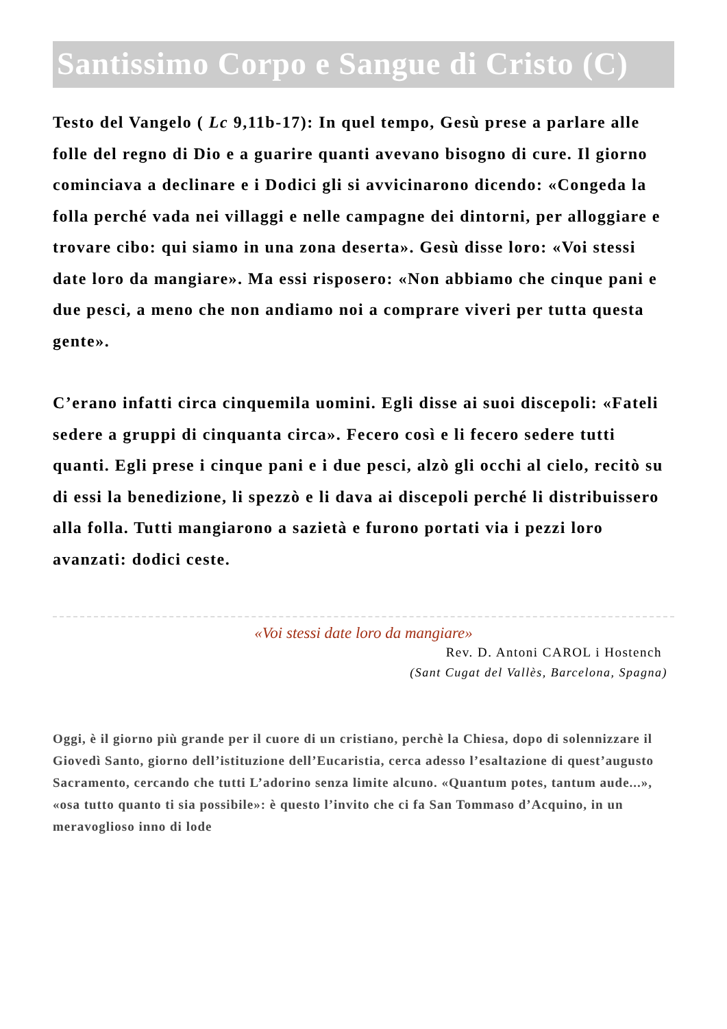Santissimo Corpo e Sangue di Cristo (C)
Testo del Vangelo ( Lc 9,11b-17): In quel tempo, Gesù prese a parlare alle folle del regno di Dio e a guarire quanti avevano bisogno di cure. Il giorno cominciava a declinare e i Dodici gli si avvicinarono dicendo: «Congeda la folla perché vada nei villaggi e nelle campagne dei dintorni, per alloggiare e trovare cibo: qui siamo in una zona deserta». Gesù disse loro: «Voi stessi date loro da mangiare». Ma essi risposero: «Non abbiamo che cinque pani e due pesci, a meno che non andiamo noi a comprare viveri per tutta questa gente».
C’erano infatti circa cinquemila uomini. Egli disse ai suoi discepoli: «Fateli sedere a gruppi di cinquanta circa». Fecero così e li fecero sedere tutti quanti. Egli prese i cinque pani e i due pesci, alzò gli occhi al cielo, recitò su di essi la benedizione, li spezzò e li dava ai discepoli perché li distribuissero alla folla. Tutti mangiarono a sazietà e furono portati via i pezzi loro avanzati: dodici ceste.
«Voi stessi date loro da mangiare»
Rev. D. Antoni CAROL i Hostench
(Sant Cugat del Vallès, Barcelona, Spagna)
Oggi, è il giorno più grande per il cuore di un cristiano, perchè la Chiesa, dopo di solennizzare il Giovedì Santo, giorno dell’istituzione dell’Eucaristia, cerca adesso l’esaltazione di quest’augusto Sacramento, cercando che tutti L’adorino senza limite alcuno. «Quantum potes, tantum aude...», «osa tutto quanto ti sia possibile»: è questo l’invito che ci fa San Tommaso d’Acquino, in un meravoglioso inno di lode